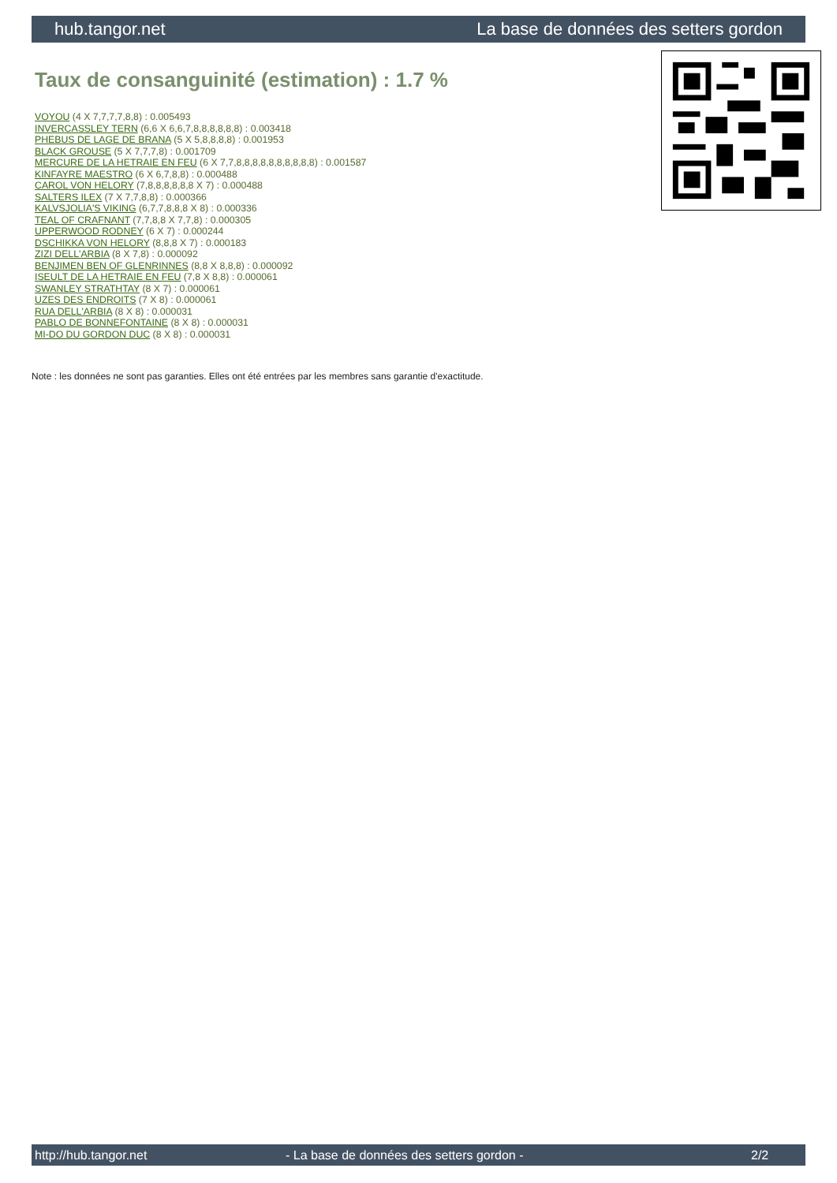hub.tangor.net La base de données des setters gordon
Taux de consanguinité (estimation) : 1.7 %
VOYOU (4 X 7,7,7,7,8,8) : 0.005493
INVERCASSLEY TERN (6,6 X 6,6,7,8,8,8,8,8,8) : 0.003418
PHEBUS DE LAGE DE BRANA (5 X 5,8,8,8,8) : 0.001953
BLACK GROUSE (5 X 7,7,7,8) : 0.001709
MERCURE DE LA HETRAIE EN FEU (6 X 7,7,8,8,8,8,8,8,8,8,8,8) : 0.001587
KINFAYRE MAESTRO (6 X 6,7,8,8) : 0.000488
CAROL VON HELORY (7,8,8,8,8,8,8 X 7) : 0.000488
SALTERS ILEX (7 X 7,7,8,8) : 0.000366
KALVSJOLIA'S VIKING (6,7,7,8,8,8 X 8) : 0.000336
TEAL OF CRAFNANT (7,7,8,8 X 7,7,8) : 0.000305
UPPERWOOD RODNEY (6 X 7) : 0.000244
DSCHIKKA VON HELORY (8,8,8 X 7) : 0.000183
ZIZI DELL'ARBIA (8 X 7,8) : 0.000092
BENJIMEN BEN OF GLENRINNES (8,8 X 8,8,8) : 0.000092
ISEULT DE LA HETRAIE EN FEU (7,8 X 8,8) : 0.000061
SWANLEY STRATHTAY (8 X 7) : 0.000061
UZES DES ENDROITS (7 X 8) : 0.000061
RUA DELL'ARBIA (8 X 8) : 0.000031
PABLO DE BONNEFONTAINE (8 X 8) : 0.000031
MI-DO DU GORDON DUC (8 X 8) : 0.000031
Note : les données ne sont pas garanties. Elles ont été entrées par les membres sans garantie d'exactitude.
http://hub.tangor.net - La base de données des setters gordon - 2/2